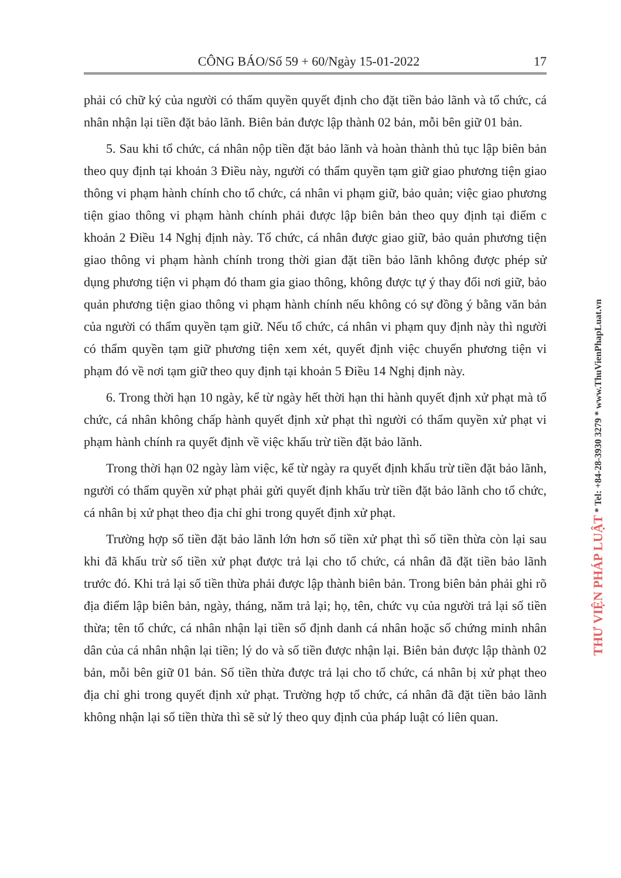CÔNG BÁO/Số 59 + 60/Ngày 15-01-2022 17
phải có chữ ký của người có thẩm quyền quyết định cho đặt tiền bảo lãnh và tổ chức, cá nhân nhận lại tiền đặt bảo lãnh. Biên bản được lập thành 02 bản, mỗi bên giữ 01 bản.
5. Sau khi tổ chức, cá nhân nộp tiền đặt bảo lãnh và hoàn thành thủ tục lập biên bản theo quy định tại khoản 3 Điều này, người có thẩm quyền tạm giữ giao phương tiện giao thông vi phạm hành chính cho tổ chức, cá nhân vi phạm giữ, bảo quản; việc giao phương tiện giao thông vi phạm hành chính phải được lập biên bản theo quy định tại điểm c khoản 2 Điều 14 Nghị định này. Tổ chức, cá nhân được giao giữ, bảo quản phương tiện giao thông vi phạm hành chính trong thời gian đặt tiền bảo lãnh không được phép sử dụng phương tiện vi phạm đó tham gia giao thông, không được tự ý thay đổi nơi giữ, bảo quản phương tiện giao thông vi phạm hành chính nếu không có sự đồng ý bằng văn bản của người có thẩm quyền tạm giữ. Nếu tổ chức, cá nhân vi phạm quy định này thì người có thẩm quyền tạm giữ phương tiện xem xét, quyết định việc chuyển phương tiện vi phạm đó về nơi tạm giữ theo quy định tại khoản 5 Điều 14 Nghị định này.
6. Trong thời hạn 10 ngày, kể từ ngày hết thời hạn thi hành quyết định xử phạt mà tổ chức, cá nhân không chấp hành quyết định xử phạt thì người có thẩm quyền xử phạt vi phạm hành chính ra quyết định về việc khấu trừ tiền đặt bảo lãnh.
Trong thời hạn 02 ngày làm việc, kể từ ngày ra quyết định khấu trừ tiền đặt bảo lãnh, người có thẩm quyền xử phạt phải gửi quyết định khấu trừ tiền đặt bảo lãnh cho tổ chức, cá nhân bị xử phạt theo địa chỉ ghi trong quyết định xử phạt.
Trường hợp số tiền đặt bảo lãnh lớn hơn số tiền xử phạt thì số tiền thừa còn lại sau khi đã khấu trừ số tiền xử phạt được trả lại cho tổ chức, cá nhân đã đặt tiền bảo lãnh trước đó. Khi trả lại số tiền thừa phải được lập thành biên bản. Trong biên bản phải ghi rõ địa điểm lập biên bản, ngày, tháng, năm trả lại; họ, tên, chức vụ của người trả lại số tiền thừa; tên tổ chức, cá nhân nhận lại tiền số định danh cá nhân hoặc số chứng minh nhân dân của cá nhân nhận lại tiền; lý do và số tiền được nhận lại. Biên bản được lập thành 02 bản, mỗi bên giữ 01 bản. Số tiền thừa được trả lại cho tổ chức, cá nhân bị xử phạt theo địa chỉ ghi trong quyết định xử phạt. Trường hợp tổ chức, cá nhân đã đặt tiền bảo lãnh không nhận lại số tiền thừa thì sẽ sử lý theo quy định của pháp luật có liên quan.
THƯ VIỆN PHÁP LUẬT * Tel: +84-28-3930 3279 * www.ThuVienPhapLuat.vn